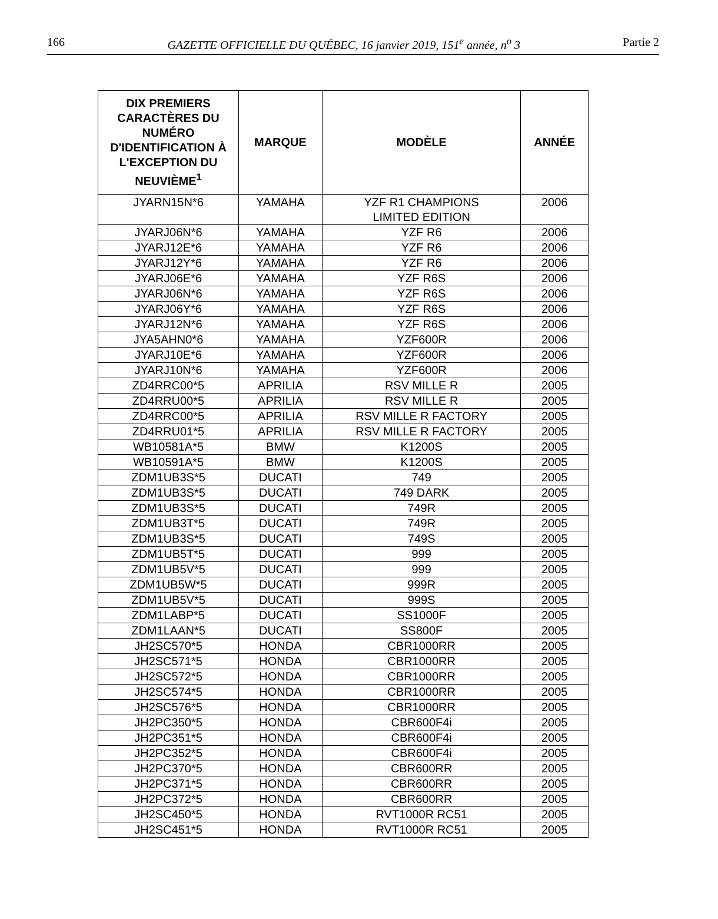166 GAZETTE OFFICIELLE DU QUÉBEC, 16 janvier 2019, 151<sup>e</sup> année, n<sup>o</sup> 3 Partie 2
| DIX PREMIERS CARACTÈRES DU NUMÉRO D'IDENTIFICATION À L'EXCEPTION DU NEUVIÈME<sup>1</sup> | MARQUE | MODÈLE | ANNÉE |
| --- | --- | --- | --- |
| JYARN15N*6 | YAMAHA | YZF R1 CHAMPIONS LIMITED EDITION | 2006 |
| JYARJ06N*6 | YAMAHA | YZF R6 | 2006 |
| JYARJ12E*6 | YAMAHA | YZF R6 | 2006 |
| JYARJ12Y*6 | YAMAHA | YZF R6 | 2006 |
| JYARJ06E*6 | YAMAHA | YZF R6S | 2006 |
| JYARJ06N*6 | YAMAHA | YZF R6S | 2006 |
| JYARJ06Y*6 | YAMAHA | YZF R6S | 2006 |
| JYARJ12N*6 | YAMAHA | YZF R6S | 2006 |
| JYA5AHN0*6 | YAMAHA | YZF600R | 2006 |
| JYARJ10E*6 | YAMAHA | YZF600R | 2006 |
| JYARJ10N*6 | YAMAHA | YZF600R | 2006 |
| ZD4RRC00*5 | APRILIA | RSV MILLE R | 2005 |
| ZD4RRU00*5 | APRILIA | RSV MILLE R | 2005 |
| ZD4RRC00*5 | APRILIA | RSV MILLE R FACTORY | 2005 |
| ZD4RRU01*5 | APRILIA | RSV MILLE R FACTORY | 2005 |
| WB10581A*5 | BMW | K1200S | 2005 |
| WB10591A*5 | BMW | K1200S | 2005 |
| ZDM1UB3S*5 | DUCATI | 749 | 2005 |
| ZDM1UB3S*5 | DUCATI | 749 DARK | 2005 |
| ZDM1UB3S*5 | DUCATI | 749R | 2005 |
| ZDM1UB3T*5 | DUCATI | 749R | 2005 |
| ZDM1UB3S*5 | DUCATI | 749S | 2005 |
| ZDM1UB5T*5 | DUCATI | 999 | 2005 |
| ZDM1UB5V*5 | DUCATI | 999 | 2005 |
| ZDM1UB5W*5 | DUCATI | 999R | 2005 |
| ZDM1UB5V*5 | DUCATI | 999S | 2005 |
| ZDM1LABP*5 | DUCATI | SS1000F | 2005 |
| ZDM1LAAN*5 | DUCATI | SS800F | 2005 |
| JH2SC570*5 | HONDA | CBR1000RR | 2005 |
| JH2SC571*5 | HONDA | CBR1000RR | 2005 |
| JH2SC572*5 | HONDA | CBR1000RR | 2005 |
| JH2SC574*5 | HONDA | CBR1000RR | 2005 |
| JH2SC576*5 | HONDA | CBR1000RR | 2005 |
| JH2PC350*5 | HONDA | CBR600F4i | 2005 |
| JH2PC351*5 | HONDA | CBR600F4i | 2005 |
| JH2PC352*5 | HONDA | CBR600F4i | 2005 |
| JH2PC370*5 | HONDA | CBR600RR | 2005 |
| JH2PC371*5 | HONDA | CBR600RR | 2005 |
| JH2PC372*5 | HONDA | CBR600RR | 2005 |
| JH2SC450*5 | HONDA | RVT1000R RC51 | 2005 |
| JH2SC451*5 | HONDA | RVT1000R RC51 | 2005 |